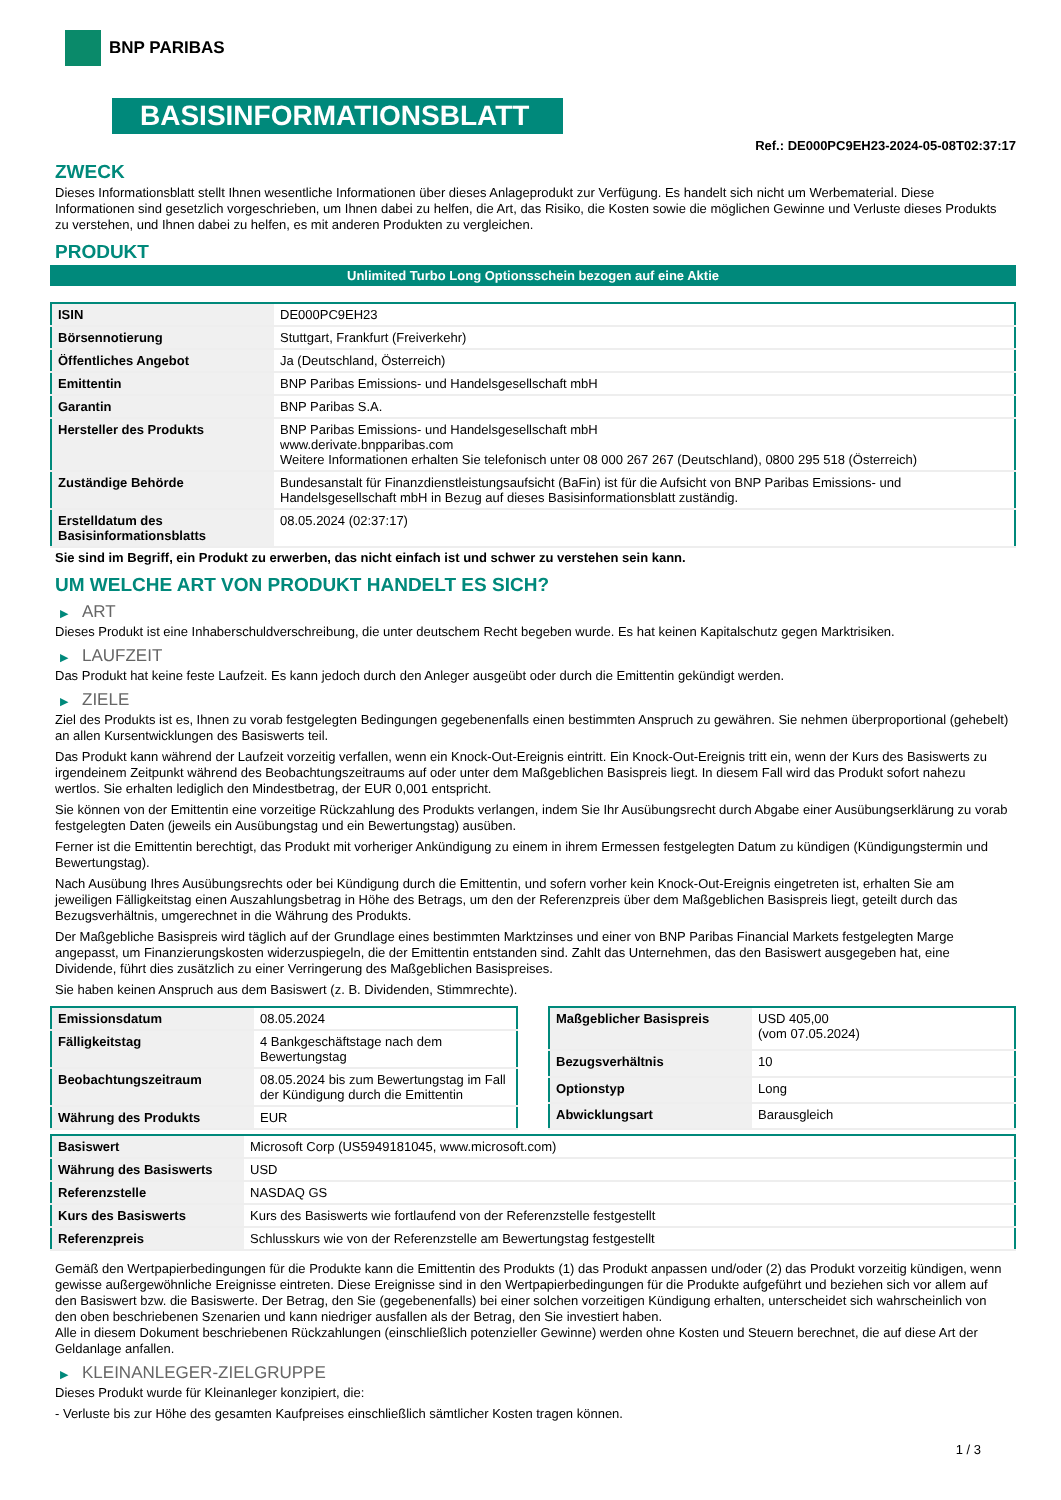BNP PARIBAS
BASISINFORMATIONSBLATT
Ref.: DE000PC9EH23-2024-05-08T02:37:17
ZWECK
Dieses Informationsblatt stellt Ihnen wesentliche Informationen über dieses Anlageprodukt zur Verfügung. Es handelt sich nicht um Werbematerial. Diese Informationen sind gesetzlich vorgeschrieben, um Ihnen dabei zu helfen, die Art, das Risiko, die Kosten sowie die möglichen Gewinne und Verluste dieses Produkts zu verstehen, und Ihnen dabei zu helfen, es mit anderen Produkten zu vergleichen.
PRODUKT
Unlimited Turbo Long Optionsschein bezogen auf eine Aktie
| ISIN | DE000PC9EH23 |
| Börsennotierung | Stuttgart, Frankfurt (Freiverkehr) |
| Öffentliches Angebot | Ja (Deutschland, Österreich) |
| Emittentin | BNP Paribas Emissions- und Handelsgesellschaft mbH |
| Garantin | BNP Paribas S.A. |
| Hersteller des Produkts | BNP Paribas Emissions- und Handelsgesellschaft mbH www.derivate.bnpparibas.com Weitere Informationen erhalten Sie telefonisch unter 08 000 267 267 (Deutschland), 0800 295 518 (Österreich) |
| Zuständige Behörde | Bundesanstalt für Finanzdienstleistungsaufsicht (BaFin) ist für die Aufsicht von BNP Paribas Emissions- und Handelsgesellschaft mbH in Bezug auf dieses Basisinformationsblatt zuständig. |
| Erstelldatum des Basisinformationsblatts | 08.05.2024 (02:37:17) |
Sie sind im Begriff, ein Produkt zu erwerben, das nicht einfach ist und schwer zu verstehen sein kann.
UM WELCHE ART VON PRODUKT HANDELT ES SICH?
▶ ART
Dieses Produkt ist eine Inhaberschuldverschreibung, die unter deutschem Recht begeben wurde. Es hat keinen Kapitalschutz gegen Marktrisiken.
▶ LAUFZEIT
Das Produkt hat keine feste Laufzeit. Es kann jedoch durch den Anleger ausgeübt oder durch die Emittentin gekündigt werden.
▶ ZIELE
Ziel des Produkts ist es, Ihnen zu vorab festgelegten Bedingungen gegebenenfalls einen bestimmten Anspruch zu gewähren. Sie nehmen überproportional (gehebelt) an allen Kursentwicklungen des Basiswerts teil.
Das Produkt kann während der Laufzeit vorzeitig verfallen, wenn ein Knock-Out-Ereignis eintritt. Ein Knock-Out-Ereignis tritt ein, wenn der Kurs des Basiswerts zu irgendeinem Zeitpunkt während des Beobachtungszeitraums auf oder unter dem Maßgeblichen Basispreis liegt. In diesem Fall wird das Produkt sofort nahezu wertlos. Sie erhalten lediglich den Mindestbetrag, der EUR 0,001 entspricht.
Sie können von der Emittentin eine vorzeitige Rückzahlung des Produkts verlangen, indem Sie Ihr Ausübungsrecht durch Abgabe einer Ausübungserklärung zu vorab festgelegten Daten (jeweils ein Ausübungstag und ein Bewertungstag) ausüben.
Ferner ist die Emittentin berechtigt, das Produkt mit vorheriger Ankündigung zu einem in ihrem Ermessen festgelegten Datum zu kündigen (Kündigungstermin und Bewertungstag).
Nach Ausübung Ihres Ausübungsrechts oder bei Kündigung durch die Emittentin, und sofern vorher kein Knock-Out-Ereignis eingetreten ist, erhalten Sie am jeweiligen Fälligkeitstag einen Auszahlungsbetrag in Höhe des Betrags, um den der Referenzpreis über dem Maßgeblichen Basispreis liegt, geteilt durch das Bezugsverhältnis, umgerechnet in die Währung des Produkts.
Der Maßgebliche Basispreis wird täglich auf der Grundlage eines bestimmten Marktzinses und einer von BNP Paribas Financial Markets festgelegten Marge angepasst, um Finanzierungskosten widerzuspiegeln, die der Emittentin entstanden sind. Zahlt das Unternehmen, das den Basiswert ausgegeben hat, eine Dividende, führt dies zusätzlich zu einer Verringerung des Maßgeblichen Basispreises.
Sie haben keinen Anspruch aus dem Basiswert (z. B. Dividenden, Stimmrechte).
| Emissionsdatum | 08.05.2024 |
| Fälligkeitstag | 4 Bankgeschäftstage nach dem Bewertungstag |
| Beobachtungszeitraum | 08.05.2024 bis zum Bewertungstag im Fall der Kündigung durch die Emittentin |
| Währung des Produkts | EUR |
| Maßgeblicher Basispreis | USD 405,00 (vom 07.05.2024) |
| Bezugsverhältnis | 10 |
| Optionstyp | Long |
| Abwicklungsart | Barausgleich |
| Basiswert | Microsoft Corp (US5949181045, www.microsoft.com) |
| Währung des Basiswerts | USD |
| Referenzstelle | NASDAQ GS |
| Kurs des Basiswerts | Kurs des Basiswerts wie fortlaufend von der Referenzstelle festgestellt |
| Referenzpreis | Schlusskurs wie von der Referenzstelle am Bewertungstag festgestellt |
Gemäß den Wertpapierbedingungen für die Produkte kann die Emittentin des Produkts (1) das Produkt anpassen und/oder (2) das Produkt vorzeitig kündigen, wenn gewisse außergewöhnliche Ereignisse eintreten. Diese Ereignisse sind in den Wertpapierbedingungen für die Produkte aufgeführt und beziehen sich vor allem auf den Basiswert bzw. die Basiswerte. Der Betrag, den Sie (gegebenenfalls) bei einer solchen vorzeitigen Kündigung erhalten, unterscheidet sich wahrscheinlich von den oben beschriebenen Szenarien und kann niedriger ausfallen als der Betrag, den Sie investiert haben.
Alle in diesem Dokument beschriebenen Rückzahlungen (einschließlich potenzieller Gewinne) werden ohne Kosten und Steuern berechnet, die auf diese Art der Geldanlage anfallen.
▶ KLEINANLEGER-ZIELGRUPPE
Dieses Produkt wurde für Kleinanleger konzipiert, die:
- Verluste bis zur Höhe des gesamten Kaufpreises einschließlich sämtlicher Kosten tragen können.
1 / 3